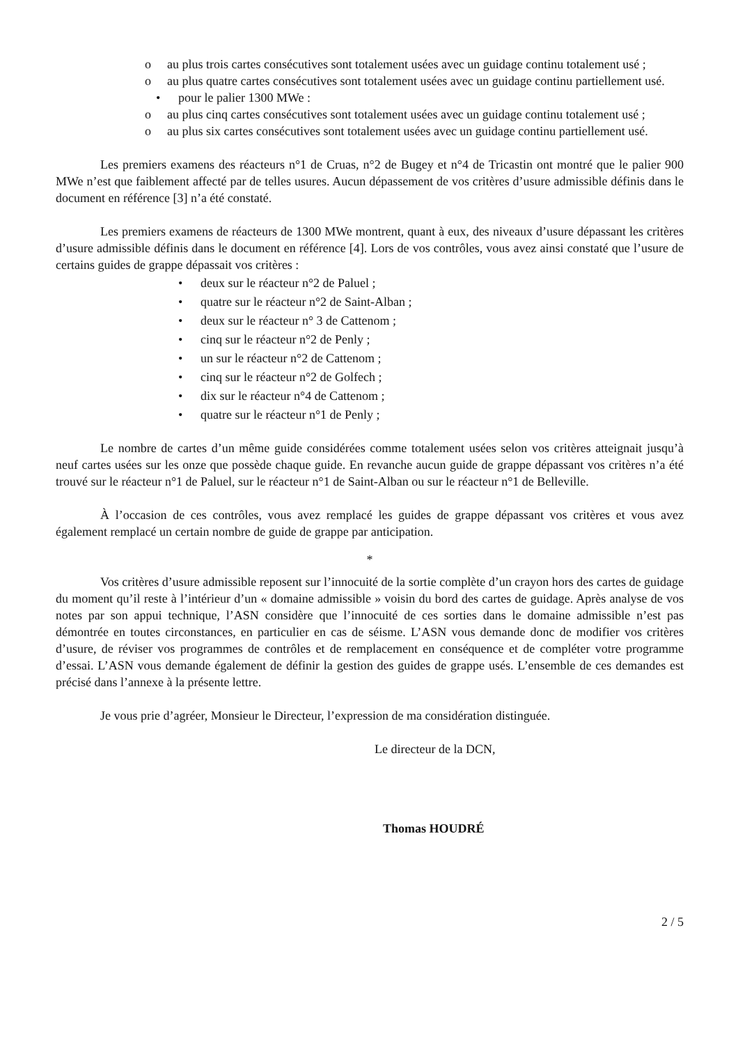o au plus trois cartes consécutives sont totalement usées avec un guidage continu totalement usé ;
o au plus quatre cartes consécutives sont totalement usées avec un guidage continu partiellement usé.
• pour le palier 1300 MWe :
o au plus cinq cartes consécutives sont totalement usées avec un guidage continu totalement usé ;
o au plus six cartes consécutives sont totalement usées avec un guidage continu partiellement usé.
Les premiers examens des réacteurs n°1 de Cruas, n°2 de Bugey et n°4 de Tricastin ont montré que le palier 900 MWe n’est que faiblement affecté par de telles usures. Aucun dépassement de vos critères d’usure admissible définis dans le document en référence [3] n’a été constaté.
Les premiers examens de réacteurs de 1300 MWe montrent, quant à eux, des niveaux d’usure dépassant les critères d’usure admissible définis dans le document en référence [4]. Lors de vos contrôles, vous avez ainsi constaté que l’usure de certains guides de grappe dépassait vos critères :
• deux sur le réacteur n°2 de Paluel ;
• quatre sur le réacteur n°2 de Saint-Alban ;
• deux sur le réacteur n° 3 de Cattenom ;
• cinq sur le réacteur n°2 de Penly ;
• un sur le réacteur n°2 de Cattenom ;
• cinq sur le réacteur n°2 de Golfech ;
• dix sur le réacteur n°4 de Cattenom ;
• quatre sur le réacteur n°1 de Penly ;
Le nombre de cartes d’un même guide considérées comme totalement usées selon vos critères atteignait jusqu’à neuf cartes usées sur les onze que possède chaque guide. En revanche aucun guide de grappe dépassant vos critères n’a été trouvé sur le réacteur n°1 de Paluel, sur le réacteur n°1 de Saint-Alban ou sur le réacteur n°1 de Belleville.
À l’occasion de ces contrôles, vous avez remplacé les guides de grappe dépassant vos critères et vous avez également remplacé un certain nombre de guide de grappe par anticipation.
*
Vos critères d’usure admissible reposent sur l’innocuité de la sortie complète d’un crayon hors des cartes de guidage du moment qu’il reste à l’intérieur d’un « domaine admissible » voisin du bord des cartes de guidage. Après analyse de vos notes par son appui technique, l’ASN considère que l’innocuité de ces sorties dans le domaine admissible n’est pas démontrée en toutes circonstances, en particulier en cas de séisme. L’ASN vous demande donc de modifier vos critères d’usure, de réviser vos programmes de contrôles et de remplacement en conséquence et de compléter votre programme d’essai. L’ASN vous demande également de définir la gestion des guides de grappe usés. L’ensemble de ces demandes est précisé dans l’annexe à la présente lettre.
Je vous prie d’agréer, Monsieur le Directeur, l’expression de ma considération distinguée.
Le directeur de la DCN,
Thomas HOUDRÉ
2 / 5